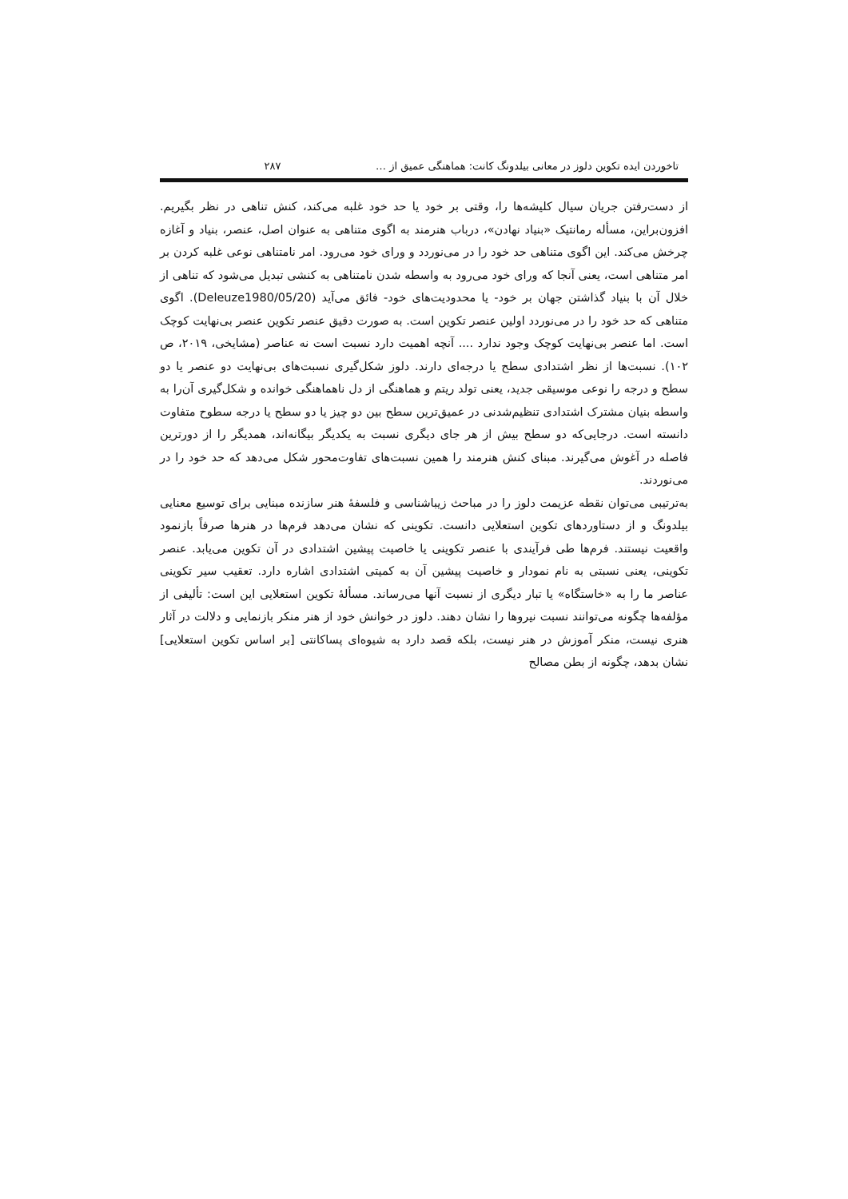تاخوردن ایده تکوین دلوز در معانی بیلدونگ کانت: هماهنگی عمیق از … ۲۸۷
از دست‌رفتن جریان سیال کلیشه‌ها را، وقتی بر خود یا حد خود غلبه می‌کند، کنش تناهی در نظر بگیریم. افزون‌براین، مسأله رمانتیک «بنیاد نهادن»، درباب هنرمند به اگوی متناهی به عنوان اصل، عنصر، بنیاد و آغازه چرخش می‌کند. این اگوی متناهی حد خود را در می‌نوردد و ورای خود می‌رود. امر نامتناهی نوعی غلبه کردن بر امر متناهی است، یعنی آنجا که ورای خود می‌رود به واسطه شدن نامتناهی به کنشی تبدیل می‌شود که تناهی از خلال آن با بنیاد گذاشتن جهان بر خود- یا محدودیت‌های خود- فائق می‌آید (Deleuze1980/05/20). اگوی متناهی که حد خود را در می‌نوردد اولین عنصر تکوین است. به صورت دقیق عنصر تکوین عنصر بی‌نهایت کوچک است. اما عنصر بی‌نهایت کوچک وجود ندارد .... آنچه اهمیت دارد نسبت است نه عناصر (مشایخی، ۲۰۱۹، ص ۱۰۲). نسبت‌ها از نظر اشتدادی سطح یا درجه‌ای دارند. دلوز شکل‌گیری نسبت‌های بی‌نهایت دو عنصر یا دو سطح و درجه را نوعی موسیقی جدید، یعنی تولد ریتم و هماهنگی از دل ناهماهنگی خوانده و شکل‌گیری آن‌را به واسطه بنیان مشترک اشتدادی تنظیم‌شدنی در عمیق‌ترین سطح بین دو چیز یا دو سطح یا درجه سطوح متفاوت دانسته است. درجایی‌که دو سطح بیش از هر جای دیگری نسبت به یکدیگر بیگانه‌اند، همدیگر را از دورترین فاصله در آغوش می‌گیرند. مبنای کنش هنرمند را همین نسبت‌های تفاوت‌محور شکل می‌دهد که حد خود را در می‌نوردند.
به‌ترتیبی می‌توان نقطه عزیمت دلوز را در مباحث زیباشناسی و فلسفهٔ هنر سازنده مبنایی برای توسیع معنایی بیلدونگ و از دستاوردهای تکوین استعلایی دانست. تکوینی که نشان می‌دهد فرم‌ها در هنرها صرفاً بازنمود واقعیت نیستند. فرم‌ها طی فرآیندی با عنصر تکوینی یا خاصیت پیشین اشتدادی در آن تکوین می‌یابد. عنصر تکوینی، یعنی نسبتی به نام نمودار و خاصیت پیشین آن به کمیتی اشتدادی اشاره دارد. تعقیب سیر تکوینی عناصر ما را به «خاستگاه» یا تبار دیگری از نسبت آنها می‌رساند. مسألهٔ تکوین استعلایی این است: تألیفی از مؤلفه‌ها چگونه می‌توانند نسبت نیروها را نشان دهند. دلوز در خوانش خود از هنر منکر بازنمایی و دلالت در آثار هنری نیست، منکر آموزش در هنر نیست، بلکه قصد دارد به شیوه‌ای پساکانتی [بر اساس تکوین استعلایی] نشان بدهد، چگونه از بطن مصالح